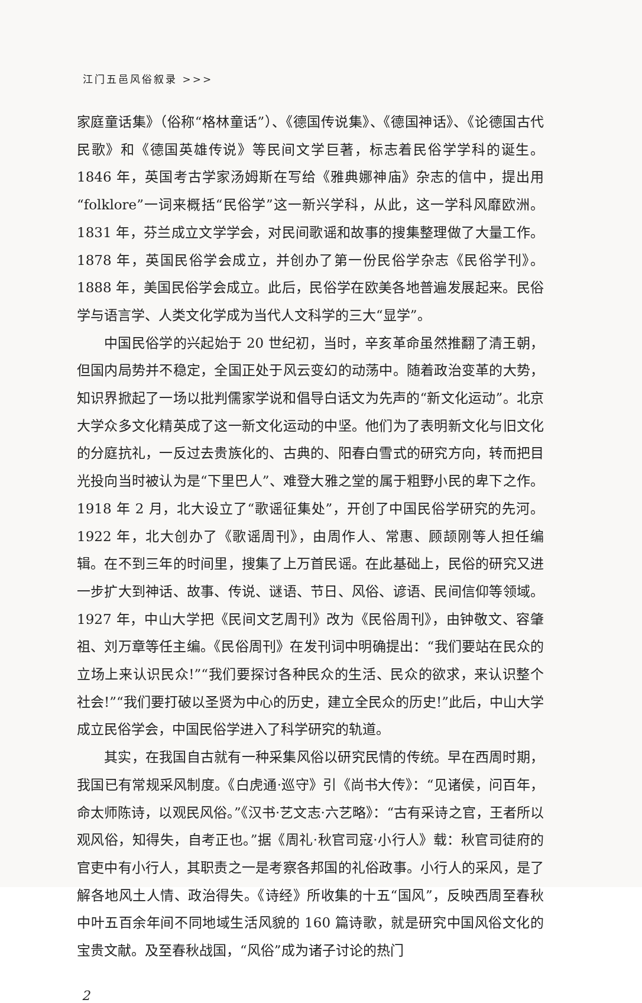江门五邑风俗叙录 >>>
家庭童话集》（俗称“格林童话”）、《德国传说集》、《德国神话》、《论德国古代民歌》和《德国英雄传说》等民间文学巨著，标志着民俗学学科的诞生。1846 年，英国考古学家汤姆斯在写给《雅典娜神庙》杂志的信中，提出用“folklore”一词来概括“民俗学”这一新兴学科，从此，这一学科风靡欧洲。1831 年，芬兰成立文学学会，对民间歌谣和故事的搜集整理做了大量工作。1878 年，英国民俗学会成立，并创办了第一份民俗学杂志《民俗学刊》。1888 年，美国民俗学会成立。此后，民俗学在欧美各地普遍发展起来。民俗学与语言学、人类文化学成为当代人文科学的三大“显学”。
中国民俗学的兴起始于 20 世纪初，当时，辛亥革命虽然推翻了清王朝，但国内局势并不稳定，全国正处于风云变幻的动荡中。随着政治变革的大势，知识界掀起了一场以批判儒家学说和倡导白话文为先声的“新文化运动”。北京大学众多文化精英成了这一新文化运动的中坚。他们为了表明新文化与旧文化的分庭抗礼，一反过去贵族化的、古典的、阳春白雪式的研究方向，转而把目光投向当时被认为是“下里巴人”、难登大雅之堂的属于粗野小民的卑下之作。1918 年 2 月，北大设立了“歌谣征集处”，开创了中国民俗学研究的先河。1922 年，北大创办了《歌谣周刊》，由周作人、常惠、顾颉刚等人担任编辑。在不到三年的时间里，搜集了上万首民谣。在此基础上，民俗的研究又进一步扩大到神话、故事、传说、谜语、节日、风俗、谚语、民间信仰等领域。1927 年，中山大学把《民间文艺周刊》改为《民俗周刊》，由钟敬文、容肇祖、刘万章等任主编。《民俗周刊》在发刊词中明确提出：“我们要站在民众的立场上来认识民众!”“我们要探讨各种民众的生活、民众的欲求，来认识整个社会!”“我们要打破以圣贤为中心的历史，建立全民众的历史!”此后，中山大学成立民俗学会，中国民俗学进入了科学研究的轨道。
其实，在我国自古就有一种采集风俗以研究民情的传统。早在西周时期，我国已有常规采风制度。《白虎通·巡守》引《尚书大传》：“见诸侯，问百年，命太师陈诗，以观民风俗。”《汉书·艺文志·六艺略》：“古有采诗之官，王者所以观风俗，知得失，自考正也。”据《周礼·秋官司寇·小行人》载：秋官司徒府的官吏中有小行人，其职责之一是考察各邦国的礼俗政事。小行人的采风，是了解各地风土人情、政治得失。《诗经》所收集的十五“国风”，反映西周至春秋中叶五百余年间不同地域生活风貌的 160 篇诗歌，就是研究中国风俗文化的宝贵文献。及至春秋战国，“风俗”成为诸子讨论的热门
2